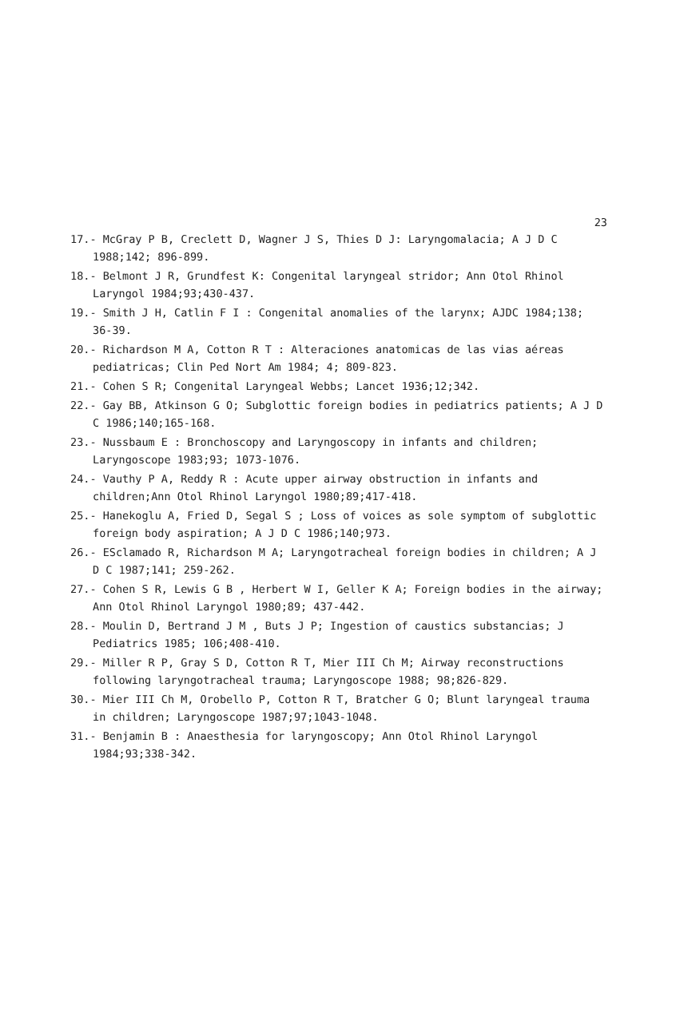23
17.- McGray P B, Creclett D, Wagner J S, Thies D J: Laryngomalacia; A J D C 1988;142; 896-899.
18.- Belmont J R, Grundfest K: Congenital laryngeal stridor; Ann Otol Rhinol Laryngol 1984;93;430-437.
19.- Smith J H, Catlin F I : Congenital anomalies of the larynx; AJDC 1984;138; 36-39.
20.- Richardson M A, Cotton R T : Alteraciones anatomicas de las vias aéreas pediatricas; Clin Ped Nort Am 1984; 4; 809-823.
21.- Cohen S R; Congenital Laryngeal Webbs; Lancet 1936;12;342.
22.- Gay BB, Atkinson G O; Subglottic foreign bodies in pediatrics patients; A J D C 1986;140;165-168.
23.- Nussbaum E : Bronchoscopy and Laryngoscopy in infants and children; Laryngoscope 1983;93; 1073-1076.
24.- Vauthy P A, Reddy R : Acute upper airway obstruction in infants and children;Ann Otol Rhinol Laryngol 1980;89;417-418.
25.- Hanekoglu A, Fried D, Segal S ; Loss of voices as sole symptom of subglottic foreign body aspiration; A J D C 1986;140;973.
26.- ESclamado R, Richardson M A; Laryngotracheal foreign bodies in children; A J D C 1987;141; 259-262.
27.- Cohen S R, Lewis G B , Herbert W I, Geller K A; Foreign bodies in the airway; Ann Otol Rhinol Laryngol 1980;89; 437-442.
28.- Moulin D, Bertrand J M , Buts J P; Ingestion of caustics substancias; J Pediatrics 1985; 106;408-410.
29.- Miller R P, Gray S D, Cotton R T, Mier III Ch M; Airway reconstructions following laryngotracheal trauma; Laryngoscope 1988; 98;826-829.
30.- Mier III Ch M, Orobello P, Cotton R T, Bratcher G O; Blunt laryngeal trauma in children; Laryngoscope 1987;97;1043-1048.
31.- Benjamin B : Anaesthesia for laryngoscopy; Ann Otol Rhinol Laryngol 1984;93;338-342.